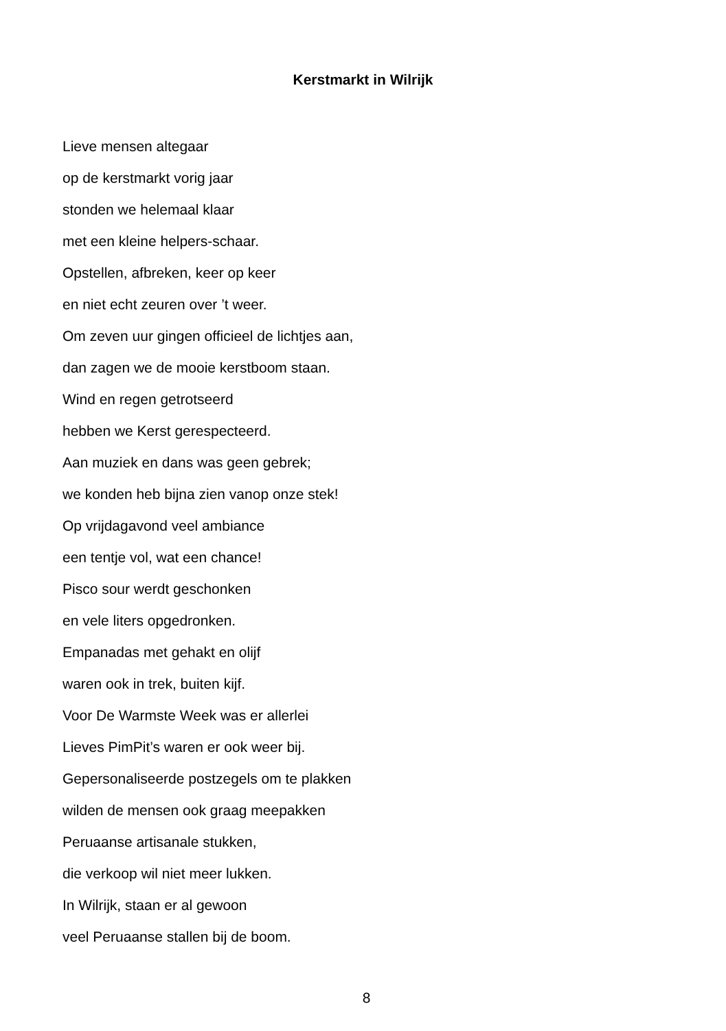Kerstmarkt in Wilrijk
Lieve mensen altegaar
op de kerstmarkt vorig jaar
stonden we helemaal klaar
met een kleine helpers-schaar.
Opstellen, afbreken, keer op keer
en niet echt zeuren over ’t weer.
Om zeven uur gingen officieel de lichtjes aan,
dan zagen we de mooie kerstboom staan.
Wind en regen getrotseerd
hebben we Kerst gerespecteerd.
Aan muziek en dans was geen gebrek;
we konden heb bijna zien vanop onze stek!
Op vrijdagavond veel ambiance
een tentje vol, wat een chance!
Pisco sour werdt geschonken
en vele liters opgedronken.
Empanadas met gehakt en olijf
waren ook in trek, buiten kijf.
Voor De Warmste Week was er allerlei
Lieves PimPit’s waren er ook weer bij.
Gepersonaliseerde postzegels om te plakken
wilden de mensen ook graag meepakken
Peruaanse artisanale stukken,
die verkoop wil niet meer lukken.
In Wilrijk, staan er al gewoon
veel Peruaanse stallen bij de boom.
8